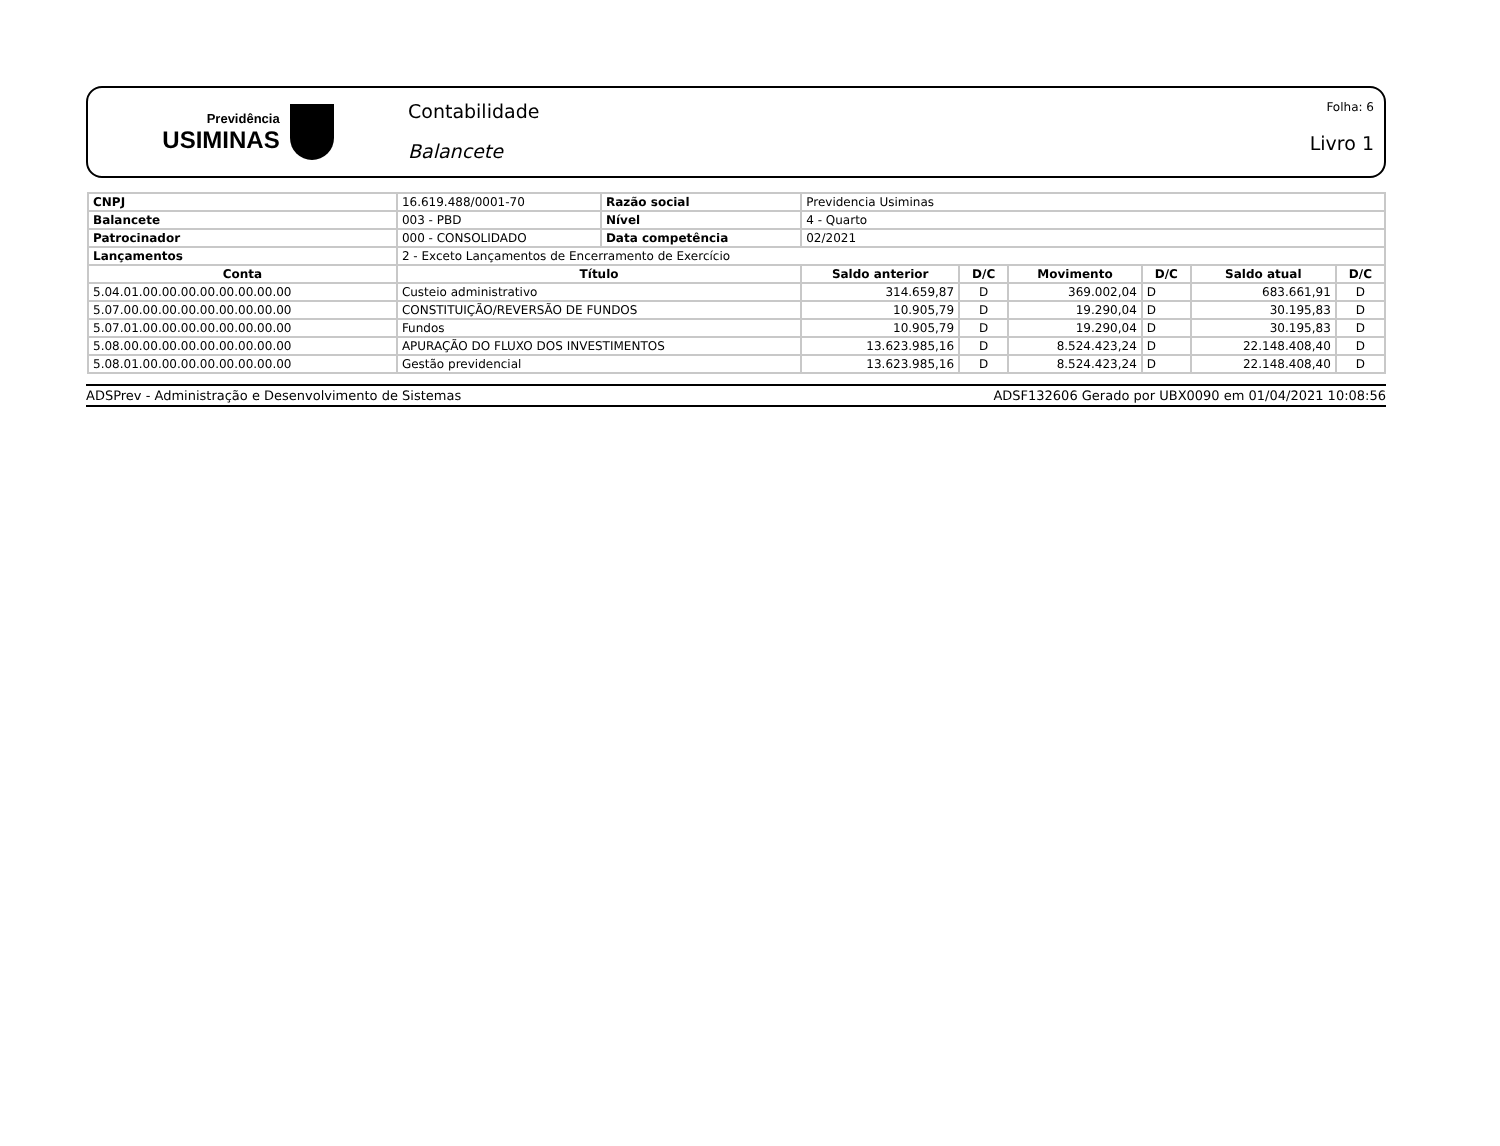Previdência
USIMINAS
Contabilidade
Balancete
Folha: 6
Livro 1
| CNPJ | 16.619.488/0001-70 | Razão social | Previdencia Usiminas | | | | | |
| Balancete | 003 - PBD | Nível | 4 - Quarto | | | | | |
| Patrocinador | 000 - CONSOLIDADO | Data competência | 02/2021 | | | | | |
| Lançamentos | 2 - Exceto Lançamentos de Encerramento de Exercício | | | | | | | |
| Conta | Título | | Saldo anterior | D/C | Movimento | D/C | Saldo atual | D/C |
| 5.04.01.00.00.00.00.00.00.00.00 | Custeio administrativo | | 314.659,87 | D | 369.002,04 | D | 683.661,91 | D |
| 5.07.00.00.00.00.00.00.00.00.00 | CONSTITUIÇÃO/REVERSÃO DE FUNDOS | | 10.905,79 | D | 19.290,04 | D | 30.195,83 | D |
| 5.07.01.00.00.00.00.00.00.00.00 | Fundos | | 10.905,79 | D | 19.290,04 | D | 30.195,83 | D |
| 5.08.00.00.00.00.00.00.00.00.00 | APURAÇÃO DO FLUXO DOS INVESTIMENTOS | | 13.623.985,16 | D | 8.524.423,24 | D | 22.148.408,40 | D |
| 5.08.01.00.00.00.00.00.00.00.00 | Gestão previdencial | | 13.623.985,16 | D | 8.524.423,24 | D | 22.148.408,40 | D |
ADSPrev - Administração e Desenvolvimento de Sistemas ADSF132606 Gerado por UBX0090 em 01/04/2021 10:08:56